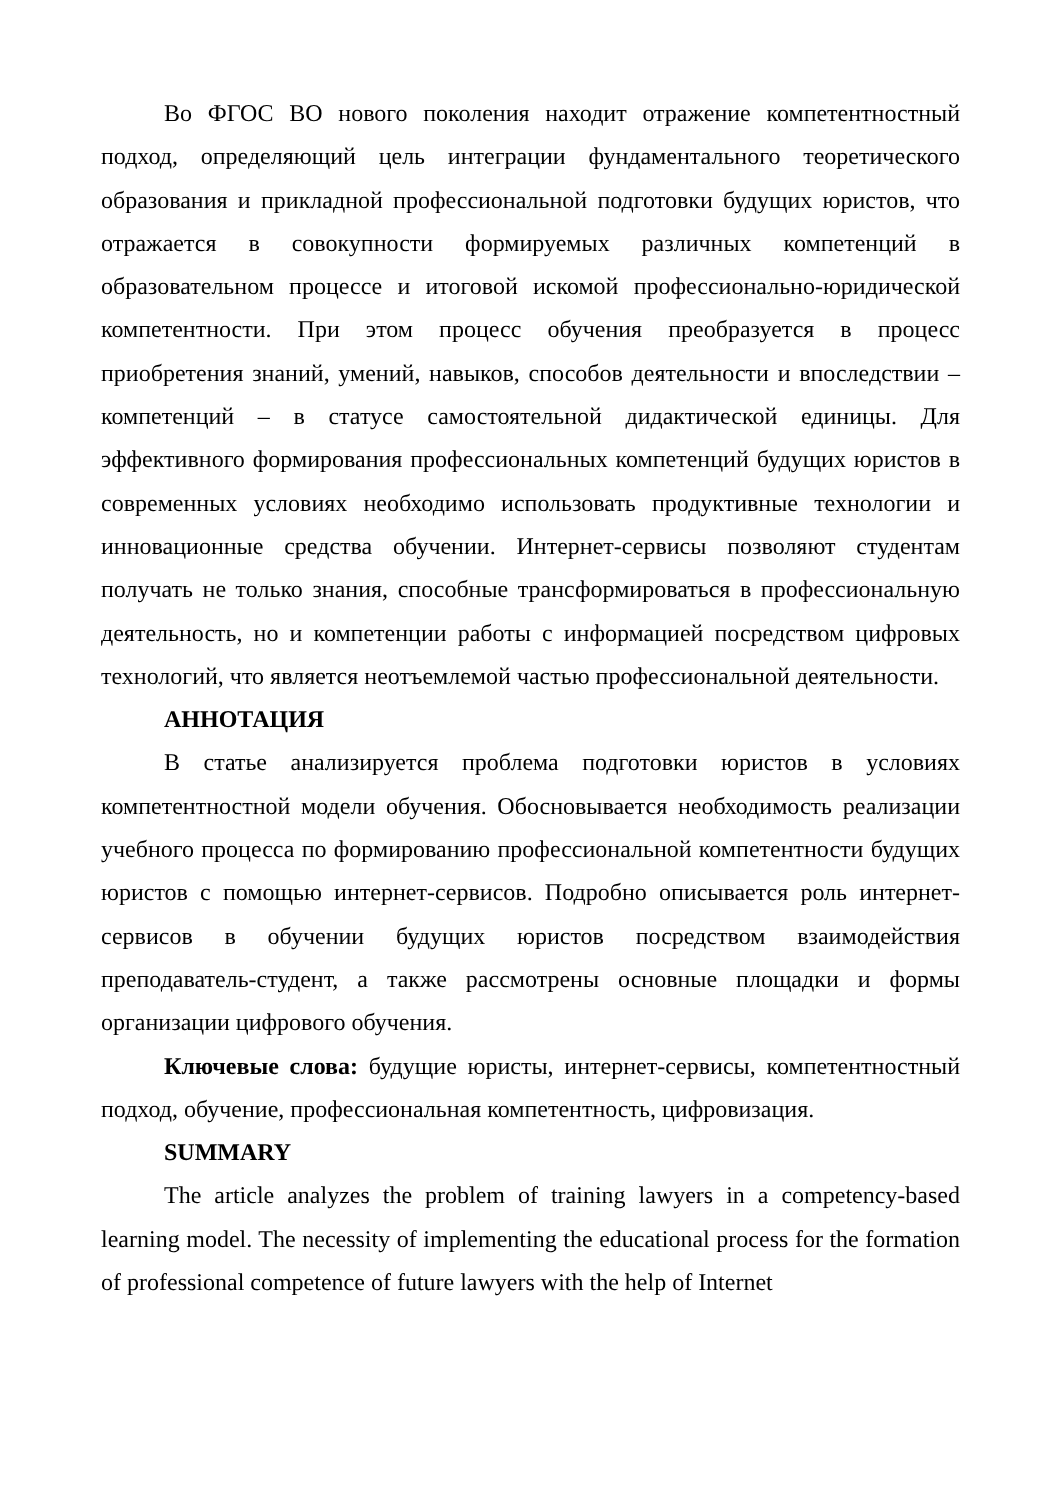Во ФГОС ВО нового поколения находит отражение компетентностный подход, определяющий цель интеграции фундаментального теоретического образования и прикладной профессиональной подготовки будущих юристов, что отражается в совокупности формируемых различных компетенций в образовательном процессе и итоговой искомой профессионально-юридической компетентности. При этом процесс обучения преобразуется в процесс приобретения знаний, умений, навыков, способов деятельности и впоследствии – компетенций – в статусе самостоятельной дидактической единицы. Для эффективного формирования профессиональных компетенций будущих юристов в современных условиях необходимо использовать продуктивные технологии и инновационные средства обучении. Интернет-сервисы позволяют студентам получать не только знания, способные трансформироваться в профессиональную деятельность, но и компетенции работы с информацией посредством цифровых технологий, что является неотъемлемой частью профессиональной деятельности.
АННОТАЦИЯ
В статье анализируется проблема подготовки юристов в условиях компетентностной модели обучения. Обосновывается необходимость реализации учебного процесса по формированию профессиональной компетентности будущих юристов с помощью интернет-сервисов. Подробно описывается роль интернет-сервисов в обучении будущих юристов посредством взаимодействия преподаватель-студент, а также рассмотрены основные площадки и формы организации цифрового обучения.
Ключевые слова: будущие юристы, интернет-сервисы, компетентностный подход, обучение, профессиональная компетентность, цифровизация.
SUMMARY
The article analyzes the problem of training lawyers in a competency-based learning model. The necessity of implementing the educational process for the formation of professional competence of future lawyers with the help of Internet